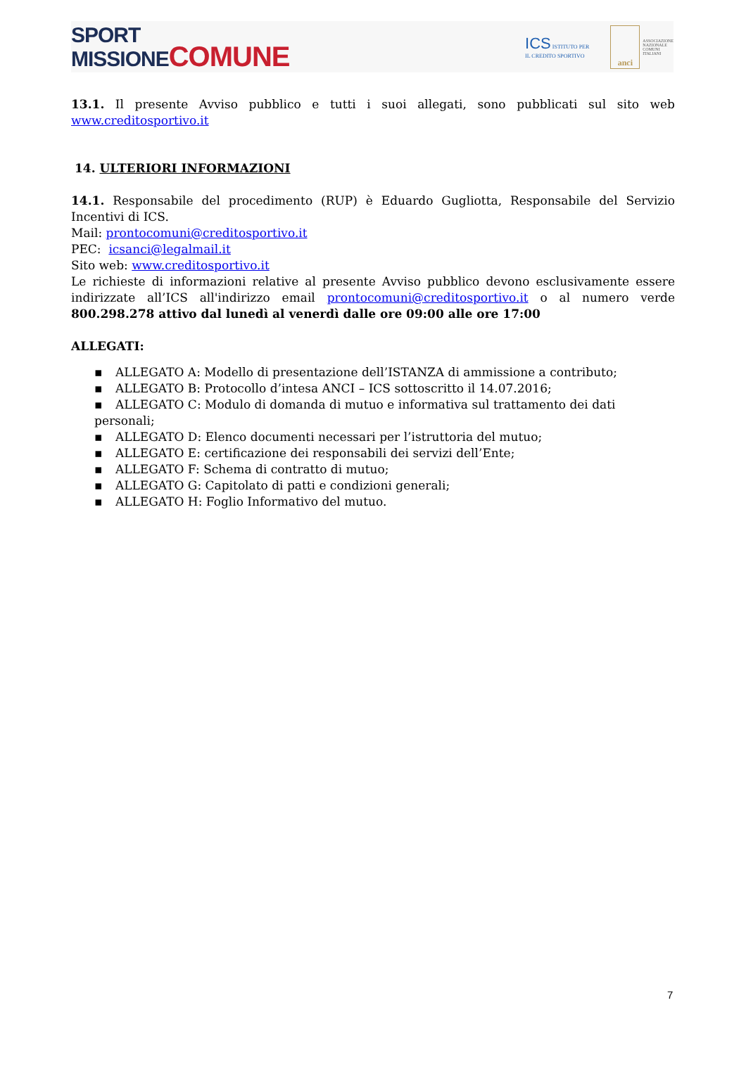SPORT
MISSIONE COMUNE
ICS ISTITUTO PER
IL CREDITO SPORTIVO
anci
ASSOCIAZIONE
NAZIONALE
COMUNI
ITALIANI
13.1. Il presente Avviso pubblico e tutti i suoi allegati, sono pubblicati sul sito web www.creditosportivo.it
14. ULTERIORI INFORMAZIONI
14.1. Responsabile del procedimento (RUP) è Eduardo Gugliotta, Responsabile del Servizio Incentivi di ICS.
Mail: prontocomuni@creditosportivo.it
PEC: icsanci@legalmail.it
Sito web: www.creditosportivo.it
Le richieste di informazioni relative al presente Avviso pubblico devono esclusivamente essere indirizzate all’ICS all'indirizzo email prontocomuni@creditosportivo.it o al numero verde 800.298.278 attivo dal lunedì al venerdì dalle ore 09:00 alle ore 17:00
ALLEGATI:
▪ ALLEGATO A: Modello di presentazione dell’ISTANZA di ammissione a contributo;
▪ ALLEGATO B: Protocollo d’intesa ANCI – ICS sottoscritto il 14.07.2016;
▪ ALLEGATO C: Modulo di domanda di mutuo e informativa sul trattamento dei dati personali;
▪ ALLEGATO D: Elenco documenti necessari per l’istruttoria del mutuo;
▪ ALLEGATO E: certificazione dei responsabili dei servizi dell’Ente;
▪ ALLEGATO F: Schema di contratto di mutuo;
▪ ALLEGATO G: Capitolato di patti e condizioni generali;
▪ ALLEGATO H: Foglio Informativo del mutuo.
7